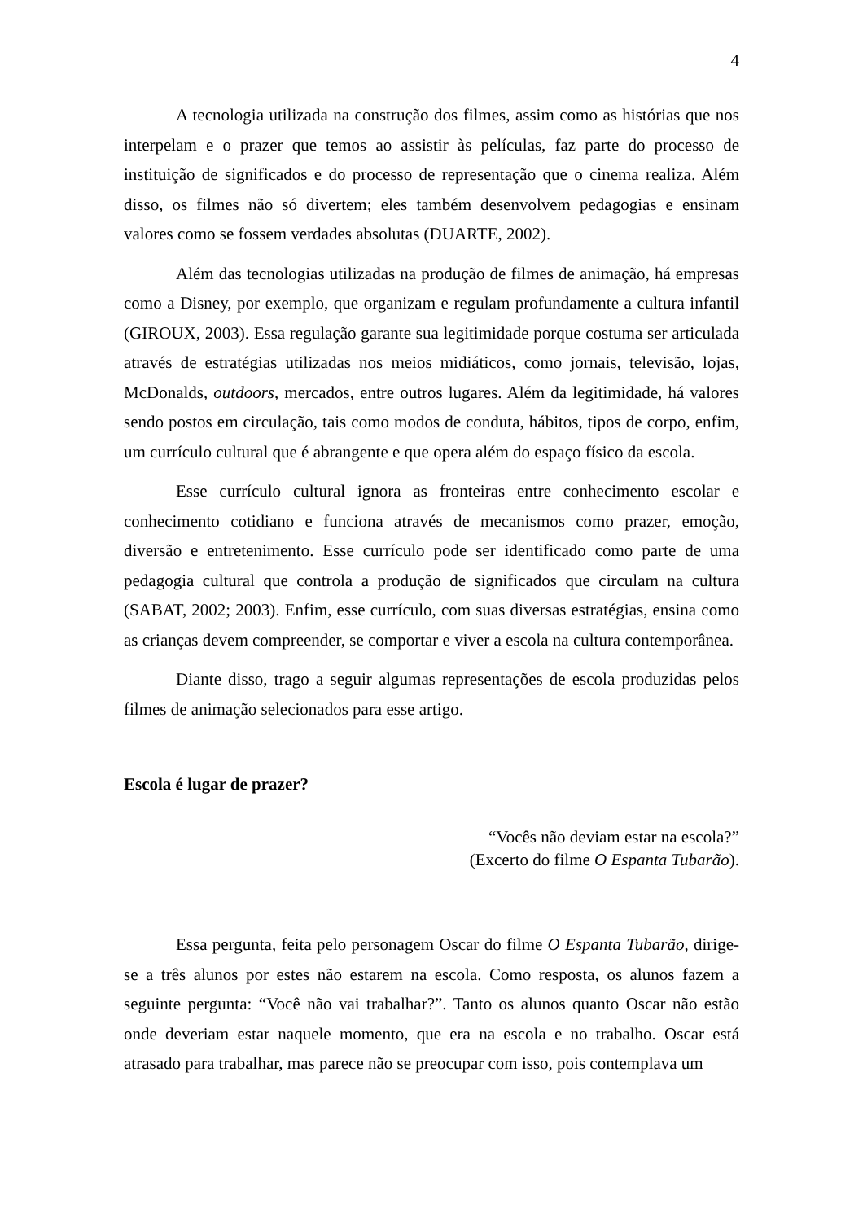4
A tecnologia utilizada na construção dos filmes, assim como as histórias que nos interpelam e o prazer que temos ao assistir às películas, faz parte do processo de instituição de significados e do processo de representação que o cinema realiza. Além disso, os filmes não só divertem; eles também desenvolvem pedagogias e ensinam valores como se fossem verdades absolutas (DUARTE, 2002).
Além das tecnologias utilizadas na produção de filmes de animação, há empresas como a Disney, por exemplo, que organizam e regulam profundamente a cultura infantil (GIROUX, 2003). Essa regulação garante sua legitimidade porque costuma ser articulada através de estratégias utilizadas nos meios midiáticos, como jornais, televisão, lojas, McDonalds, outdoors, mercados, entre outros lugares. Além da legitimidade, há valores sendo postos em circulação, tais como modos de conduta, hábitos, tipos de corpo, enfim, um currículo cultural que é abrangente e que opera além do espaço físico da escola.
Esse currículo cultural ignora as fronteiras entre conhecimento escolar e conhecimento cotidiano e funciona através de mecanismos como prazer, emoção, diversão e entretenimento. Esse currículo pode ser identificado como parte de uma pedagogia cultural que controla a produção de significados que circulam na cultura (SABAT, 2002; 2003). Enfim, esse currículo, com suas diversas estratégias, ensina como as crianças devem compreender, se comportar e viver a escola na cultura contemporânea.
Diante disso, trago a seguir algumas representações de escola produzidas pelos filmes de animação selecionados para esse artigo.
Escola é lugar de prazer?
“Vocês não deviam estar na escola?”
(Excerto do filme O Espanta Tubarão).
Essa pergunta, feita pelo personagem Oscar do filme O Espanta Tubarão, dirige-se a três alunos por estes não estarem na escola. Como resposta, os alunos fazem a seguinte pergunta: “Você não vai trabalhar?”. Tanto os alunos quanto Oscar não estão onde deveriam estar naquele momento, que era na escola e no trabalho. Oscar está atrasado para trabalhar, mas parece não se preocupar com isso, pois contemplava um